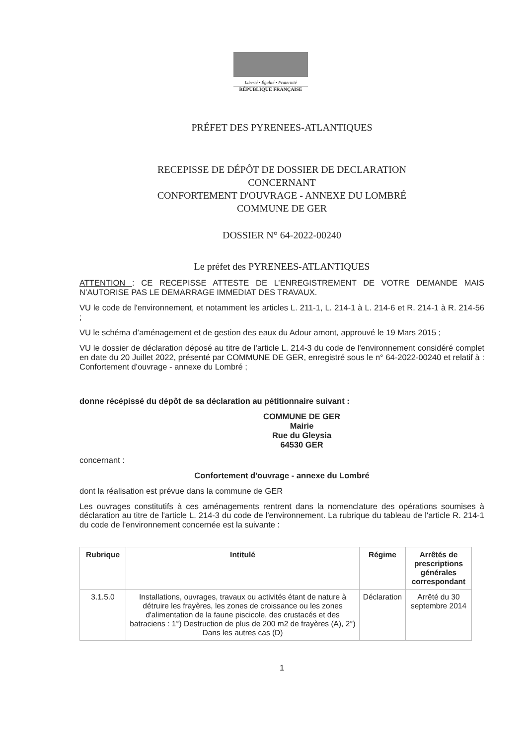Liberté • Égalité • Fraternité
RÉPUBLIQUE FRANÇAISE
PRÉFET DES PYRENEES-ATLANTIQUES
RECEPISSE DE DÉPÔT DE DOSSIER DE DECLARATION
CONCERNANT
CONFORTEMENT D'OUVRAGE - ANNEXE DU LOMBRÉ
COMMUNE DE GER
DOSSIER N° 64-2022-00240
Le préfet des PYRENEES-ATLANTIQUES
ATTENTION : CE RECEPISSE ATTESTE DE L’ENREGISTREMENT DE VOTRE DEMANDE MAIS N’AUTORISE PAS LE DEMARRAGE IMMEDIAT DES TRAVAUX.
VU le code de l'environnement, et notamment les articles L. 211-1, L. 214-1 à L. 214-6 et R. 214-1 à R. 214-56 ;
VU le schéma d’aménagement et de gestion des eaux du Adour amont, approuvé le 19 Mars 2015 ;
VU le dossier de déclaration déposé au titre de l'article L. 214-3 du code de l'environnement considéré complet en date du 20 Juillet 2022, présenté par COMMUNE DE GER, enregistré sous le n° 64-2022-00240 et relatif à : Confortement d'ouvrage - annexe du Lombré ;
donne récépissé du dépôt de sa déclaration au pétitionnaire suivant :
COMMUNE DE GER
Mairie
Rue du Gleysia
64530 GER
concernant :
Confortement d'ouvrage - annexe du Lombré
dont la réalisation est prévue dans la commune de GER
Les ouvrages constitutifs à ces aménagements rentrent dans la nomenclature des opérations soumises à déclaration au titre de l'article L. 214-3 du code de l'environnement. La rubrique du tableau de l'article R. 214-1 du code de l'environnement concernée est la suivante :
| Rubrique | Intitulé | Régime | Arrêtés de prescriptions générales correspondant |
| --- | --- | --- | --- |
| 3.1.5.0 | Installations, ouvrages, travaux ou activités étant de nature à détruire les frayères, les zones de croissance ou les zones d'alimentation de la faune piscicole, des crustacés et des batraciens : 1°) Destruction de plus de 200 m2 de frayères (A), 2°) Dans les autres cas (D) | Déclaration | Arrêté du 30 septembre 2014 |
1